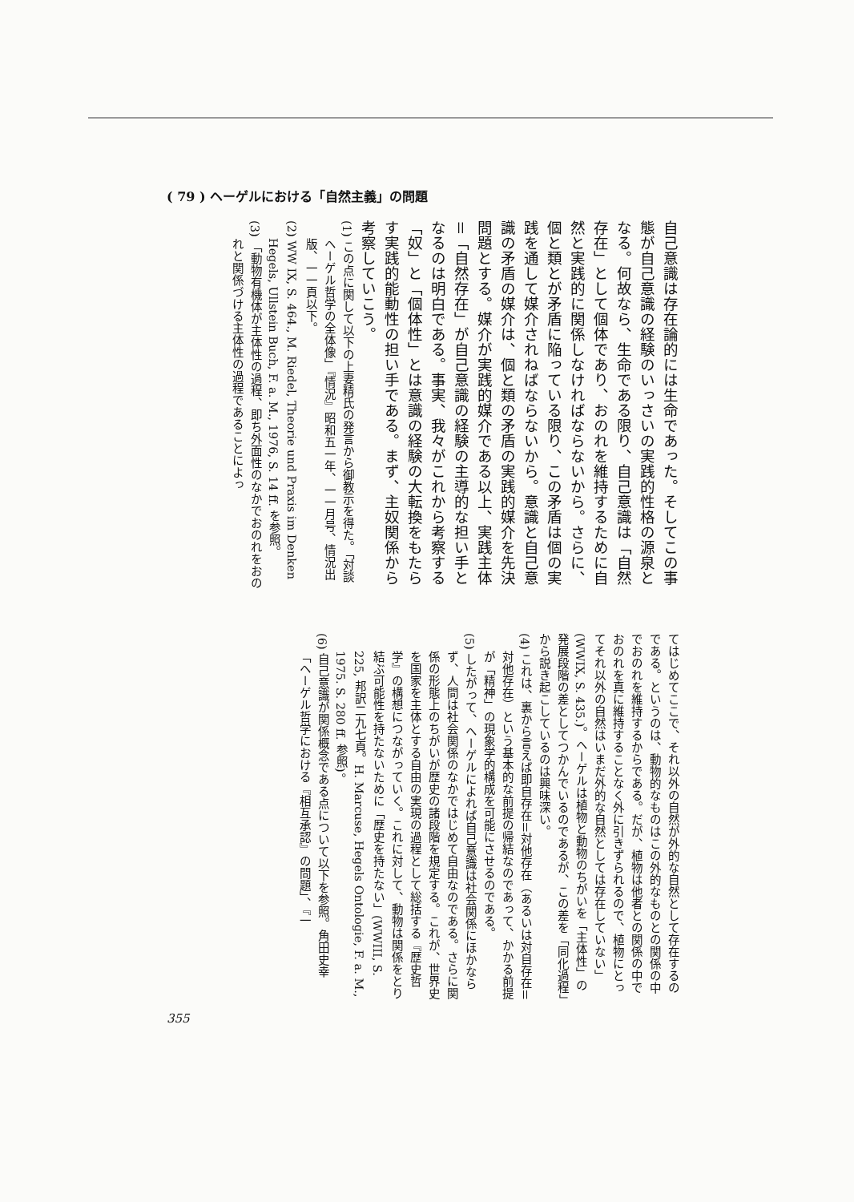( 79 ) ヘーゲルにおける「自然主義」の問題
自己意識は存在論的には生命であった。そしてこの事態が自己意識の経験のいっさいの実践的性格の源泉となる。何故なら、生命である限り、自己意識は「自然存在」として個体であり、おのれを維持するために自然と実践的に関係しなければならないから。さらに、個と類とが矛盾に陥っている限り、この矛盾は個の実践を通して媒介されねばならないから。意識と自己意識の矛盾の媒介は、個と類の矛盾の実践的媒介を先決問題とする。媒介が実践的媒介である以上、実践主体＝「自然存在」が自己意識の経験の主導的な担い手となるのは明白である。事実、我々がこれから考察する「奴」と「個体性」とは意識の経験の大転換をもたらす実践的能動性の担い手である。まず、主奴関係から考察していこう。
(1) この点に関して以下の上妻精氏の発言から御教示を得た。「対談 ヘーゲル哲学の全体像」『情況』昭和五一年、一一月号、情況出版、一一頁以下。
(2) WW IX, S. 464., M. Riedel, Theorie und Praxis im Denken Hegels, Ullstein Buch, F. a. M., 1976, S. 14 ff. を参照。
(3) 「動物有機体が主体性の過程、即ち外面性のなかでおのれをおのれと関係づける主体性の過程であることによっ
てはじめてここで、それ以外の自然が外的な自然として存在するのである。というのは、動物的なものはこの外的なものとの関係の中でおのれを維持するからである。だが、植物は他者との関係の中でおのれを真に維持することなく外に引きずられるので、植物にとってそれ以外の自然はいまだ外的な自然としては存在していない」(WWIX, S. 435.)。ヘーゲルは植物と動物のちがいを「主体性」の発展段階の差としてつかんでいるのであるが、この差を「同化過程」から説き起こしているのは興味深い。
(4) これは、裏から言えば即自存在＝対他存在（あるいは対自存在＝対他存在）という基本的な前提の帰結なのであって、かかる前提が「精神」の現象学的構成を可能にさせるのである。
(5) したがって、ヘーゲルによれば自己意識は社会関係にほかならず、人間は社会関係のなかではじめて自由なのである。さらに関係の形態上のちがいが歴史の諸段階を規定する。これが、世界史を国家を主体とする自由の実現の過程として総括する『歴史哲学』の構想につながっていく。これに対して、動物は関係をとり結ぶ可能性を持たないために「歴史を持たない」(WWIII, S. 225, 邦訳二九七頁。H. Marcuse, Hegels Ontologie, F. a. M., 1975. S. 280 ff. 参照)。
(6) 自己意識が関係概念である点について以下を参照。角田史幸「ヘーゲル哲学における『相互承認』の問題」、『一
355